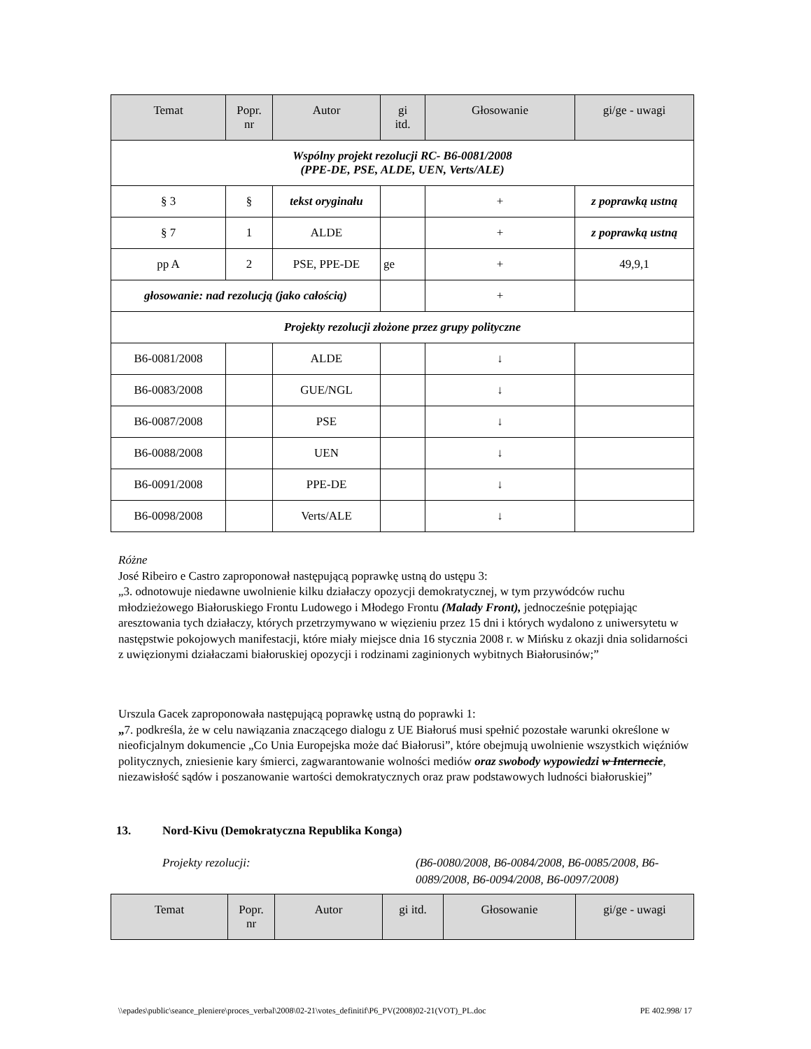| Temat | Popr. nr | Autor | gi itd. | Głosowanie | gi/ge - uwagi |
| --- | --- | --- | --- | --- | --- |
| Wspólny projekt rezolucji RC- B6-0081/2008 (PPE-DE, PSE, ALDE, UEN, Verts/ALE) | | | | | |
| § 3 | § | tekst oryginału | | + | z poprawką ustną |
| § 7 | 1 | ALDE | | + | z poprawką ustną |
| pp A | 2 | PSE, PPE-DE | ge | + | 49,9,1 |
| głosowanie: nad rezolucją (jako całością) | | | | + | |
| Projekty rezolucji złożone przez grupy polityczne | | | | | |
| B6-0081/2008 | | ALDE | | ↓ | |
| B6-0083/2008 | | GUE/NGL | | ↓ | |
| B6-0087/2008 | | PSE | | ↓ | |
| B6-0088/2008 | | UEN | | ↓ | |
| B6-0091/2008 | | PPE-DE | | ↓ | |
| B6-0098/2008 | | Verts/ALE | | ↓ | |
Różne
José Ribeiro e Castro zaproponował następującą poprawkę ustną do ustępu 3:
„3. odnotowuje niedawne uwolnienie kilku działaczy opozycji demokratycznej, w tym przywódców ruchu młodzieżowego Białoruskiego Frontu Ludowego i Młodego Frontu (Malady Front), jednocześnie potępiając aresztowania tych działaczy, których przetrzymywano w więzieniu przez 15 dni i których wydalono z uniwersytetu w następstwie pokojowych manifestacji, które miały miejsce dnia 16 stycznia 2008 r. w Mińsku z okazji dnia solidarności z uwięzionymi działaczami białoruskiej opozycji i rodzinami zaginionych wybitnych Białorusinów;”
Urszula Gacek zaproponowała następującą poprawkę ustną do poprawki 1:
„7. podkreśla, że w celu nawiązania znaczącego dialogu z UE Białoruś musi spełnić pozostałe warunki określone w nieoficjalnym dokumencie „Co Unia Europejska może dać Białorusi”, które obejmują uwolnienie wszystkich więźniów politycznych, zniesienie kary śmierci, zagwarantowanie wolności mediów oraz swobody wypowiedzi w Internecie, niezawisłość sądów i poszanowanie wartości demokratycznych oraz praw podstawowych ludności białoruskiej”
13. Nord-Kivu (Demokratyczna Republika Konga)
Projekty rezolucji: (B6-0080/2008, B6-0084/2008, B6-0085/2008, B6-0089/2008, B6-0094/2008, B6-0097/2008)
| Temat | Popr. nr | Autor | gi itd. | Głosowanie | gi/ge - uwagi |
| --- | --- | --- | --- | --- | --- |
\\epades\public\seance_pleniere\proces_verbal\2008\02-21\votes_definitif\P6_PV(2008)02-21(VOT)_PL.doc PE 402.998/ 17